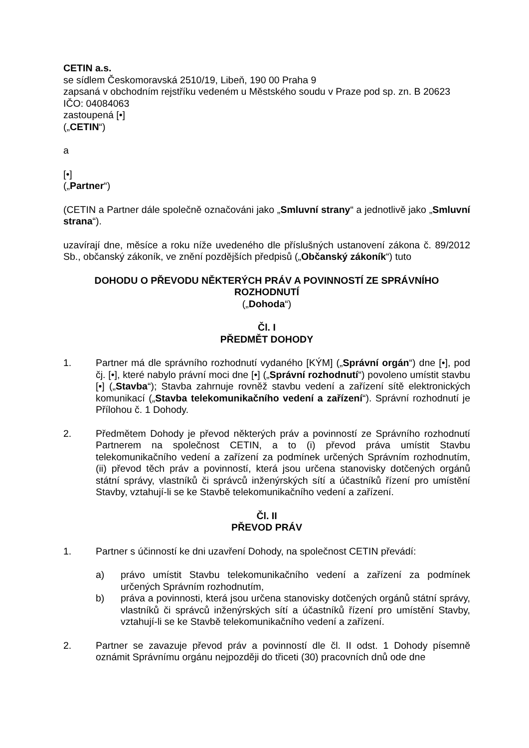CETIN a.s.
se sídlem Českomoravská 2510/19, Libeň, 190 00 Praha 9
zapsaná v obchodním rejstříku vedeném u Městského soudu v Praze pod sp. zn. B 20623
IČO: 04084063
zastoupená [•]
(„CETIN“)
a
[•]
(„Partner“)
(CETIN a Partner dále společně označováni jako „Smluvní strany“ a jednotlivě jako „Smluvní strana“).
uzavírají dne, měsíce a roku níže uvedeného dle příslušných ustanovení zákona č. 89/2012 Sb., občanský zákoník, ve znění pozdějších předpisů („Občanský zákoník“) tuto
DOHODU O PŘEVODU NĚKTERÝCH PRÁV A POVINNOSTÍ ZE SPRÁVNÍHO ROZHODNUTÍ
(„Dohoda“)
Čl. I
PŘEDMĚT DOHODY
1. Partner má dle správního rozhodnutí vydaného [KÝM] („Správní orgán“) dne [•], pod čj. [•], které nabylo právní moci dne [•] („Správní rozhodnutí“) povoleno umístit stavbu [•] („Stavba“); Stavba zahrnuje rovněž stavbu vedení a zařízení sítě elektronických komunikací („Stavba telekomunikačního vedení a zařízení“). Správní rozhodnutí je Přílohou č. 1 Dohody.
2. Předmětem Dohody je převod některých práv a povinností ze Správního rozhodnutí Partnerem na společnost CETIN, a to (i) převod práva umístit Stavbu telekomunikačního vedení a zařízení za podmínek určených Správním rozhodnutím, (ii) převod těch práv a povinností, která jsou určena stanovisky dotčených orgánů státní správy, vlastníků či správců inženýrských sítí a účastníků řízení pro umístění Stavby, vztahují-li se ke Stavbě telekomunikačního vedení a zařízení.
Čl. II
PŘEVOD PRÁV
1. Partner s účinností ke dni uzavření Dohody, na společnost CETIN převádí:
a) právo umístit Stavbu telekomunikačního vedení a zařízení za podmínek určených Správním rozhodnutím,
b) práva a povinnosti, která jsou určena stanovisky dotčených orgánů státní správy, vlastníků či správců inženýrských sítí a účastníků řízení pro umístění Stavby, vztahují-li se ke Stavbě telekomunikačního vedení a zařízení.
2. Partner se zavazuje převod práv a povinností dle čl. II odst. 1 Dohody písemně oznámit Správnímu orgánu nejpozději do třiceti (30) pracovních dnů ode dne